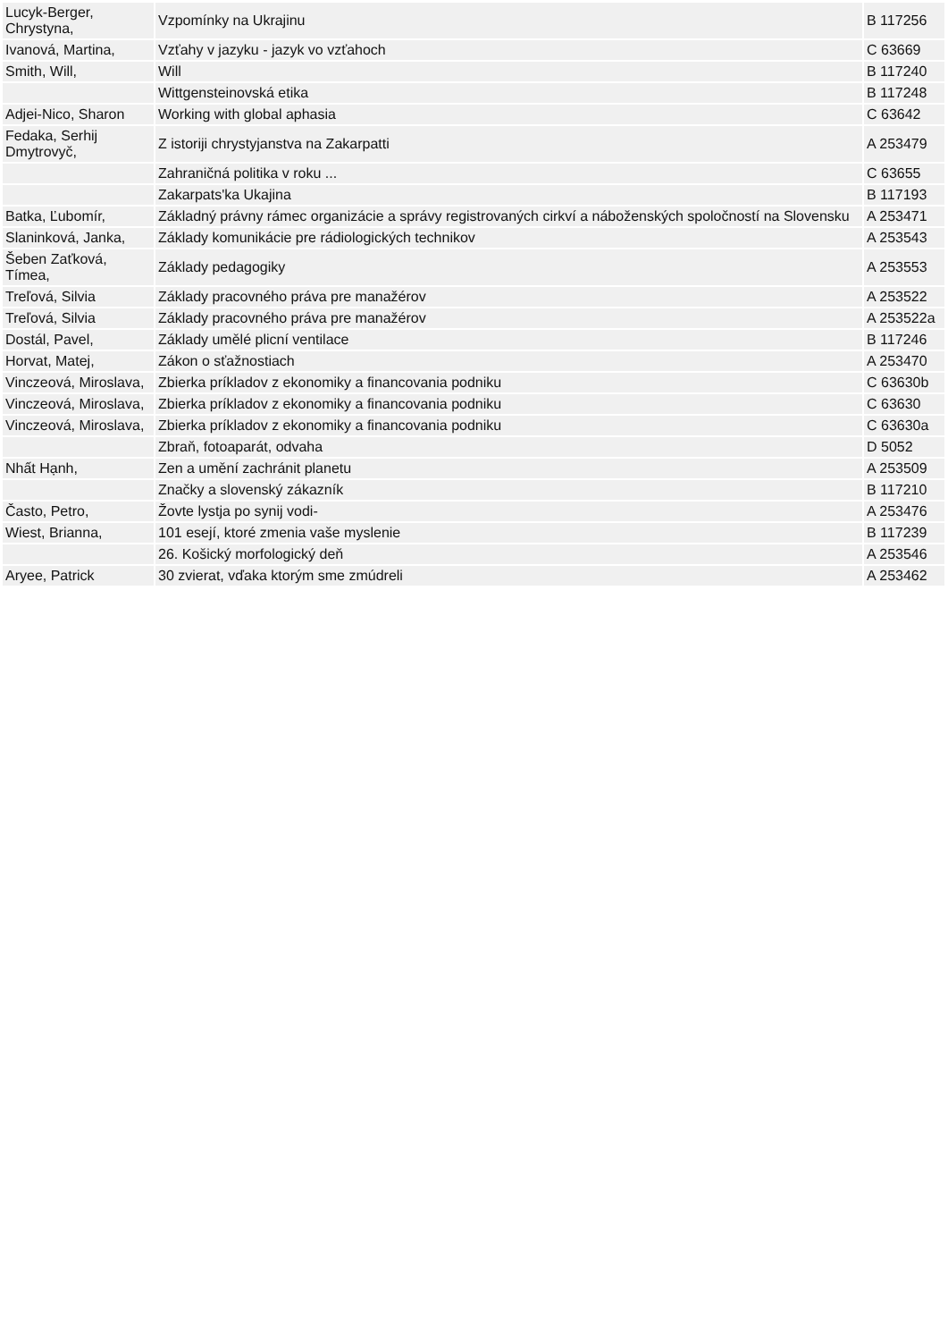| Lucyk-Berger, Chrystyna, | Vzpomínky na Ukrajinu | B 117256 |
| Ivanová, Martina, | Vzťahy v jazyku - jazyk vo vzťahoch | C 63669 |
| Smith, Will, | Will | B 117240 |
| | Wittgensteinovská etika | B 117248 |
| Adjei-Nico, Sharon | Working with global aphasia | C 63642 |
| Fedaka, Serhij Dmytrovyč, | Z istoriji chrystyjanstva na Zakarpatti | A 253479 |
| | Zahraničná politika v roku ... | C 63655 |
| | Zakarpats'ka Ukajina | B 117193 |
| Batka, Ľubomír, | Základný právny rámec organizácie a správy registrovaných cirkví a náboženských spoločností na Slovensku | A 253471 |
| Slaninková, Janka, | Základy komunikácie pre rádiologických technikov | A 253543 |
| Šeben Zaťková, Tímea, | Základy pedagogiky | A 253553 |
| Treľová, Silvia | Základy pracovného práva pre manažérov | A 253522 |
| Treľová, Silvia | Základy pracovného práva pre manažérov | A 253522a |
| Dostál, Pavel, | Základy umělé plicní ventilace | B 117246 |
| Horvat, Matej, | Zákon o sťažnostiach | A 253470 |
| Vinczeová, Miroslava, | Zbierka príkladov z ekonomiky a financovania podniku | C 63630b |
| Vinczeová, Miroslava, | Zbierka príkladov z ekonomiky a financovania podniku | C 63630 |
| Vinczeová, Miroslava, | Zbierka príkladov z ekonomiky a financovania podniku | C 63630a |
| | Zbraň, fotoaparát, odvaha | D 5052 |
| Nhất Hạnh, | Zen a umění zachránit planetu | A 253509 |
| | Značky a slovenský zákazník | B 117210 |
| Často, Petro, | Žovte lystja po synij vodi- | A 253476 |
| Wiest, Brianna, | 101 esejí, ktoré zmenia vaše myslenie | B 117239 |
| | 26. Košický morfologický deň | A 253546 |
| Aryee, Patrick | 30 zvierat, vďaka ktorým sme zmúdreli | A 253462 |